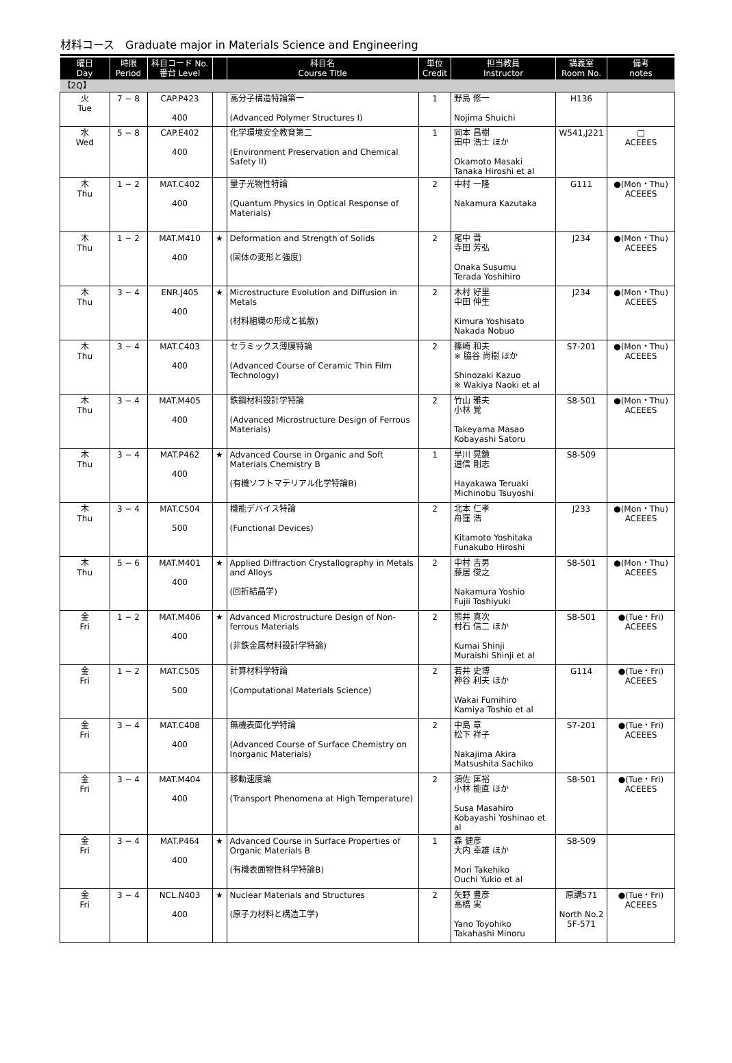材料コース　Graduate major in Materials Science and Engineering
| 曜日 Day | 時限 Period | 科目コード No. 番台 Level | | 科目名 Course Title | 単位 Credit | 担当教員 Instructor | 講義室 Room No. | 備考 notes |
| --- | --- | --- | --- | --- | --- | --- | --- | --- |
| 【2Q】 | | | | | | | | |
| 火 Tue | 7 − 8 | CAP.P423 400 | | 高分子構造特論第一 (Advanced Polymer Structures I) | 1 | 野島 修一 Nojima Shuichi | H136 | |
| 水 Wed | 5 − 8 | CAP.E402 400 | | 化学環境安全教育第二 (Environment Preservation and Chemical Safety II) | 1 | 岡本 昌樹 田中 浩士 ほか Okamoto Masaki Tanaka Hiroshi et al | W541,J221 | □ ACEEES |
| 木 Thu | 1 − 2 | MAT.C402 400 | | 量子光物性特論 (Quantum Physics in Optical Response of Materials) | 2 | 中村 一隆 Nakamura Kazutaka | G111 | ●(Mon・Thu) ACEEES |
| 木 Thu | 1 − 2 | MAT.M410 400 | ★ | Deformation and Strength of Solids (固体の変形と強度) | 2 | 尾中 晋 寺田 芳弘 Onaka Susumu Terada Yoshihiro | J234 | ●(Mon・Thu) ACEEES |
| 木 Thu | 3 − 4 | ENR.J405 400 | ★ | Microstructure Evolution and Diffusion in Metals (材料組織の形成と拡散) | 2 | 木村 好里 中田 伸生 Kimura Yoshisato Nakada Nobuo | J234 | ●(Mon・Thu) ACEEES |
| 木 Thu | 3 − 4 | MAT.C403 400 | | セラミックス薄膜特論 (Advanced Course of Ceramic Thin Film Technology) | 2 | 篠崎 和夫 ※ 脇谷 尚樹 ほか Shinozaki Kazuo ※ Wakiya Naoki et al | S7-201 | ●(Mon・Thu) ACEEES |
| 木 Thu | 3 − 4 | MAT.M405 400 | | 鉄鋼材料設計学特論 (Advanced Microstructure Design of Ferrous Materials) | 2 | 竹山 雅夫 小林 覚 Takeyama Masao Kobayashi Satoru | S8-501 | ●(Mon・Thu) ACEEES |
| 木 Thu | 3 − 4 | MAT.P462 400 | ★ | Advanced Course in Organic and Soft Materials Chemistry B (有機ソフトマテリアル化学特論B) | 1 | 早川 晃鏡 道信 剛志 Hayakawa Teruaki Michinobu Tsuyoshi | S8-509 | |
| 木 Thu | 3 − 4 | MAT.C504 500 | | 機能デバイス特論 (Functional Devices) | 2 | 北本 仁孝 舟窪 浩 Kitamoto Yoshitaka Funakubo Hiroshi | J233 | ●(Mon・Thu) ACEEES |
| 木 Thu | 5 − 6 | MAT.M401 400 | ★ | Applied Diffraction Crystallography in Metals and Alloys (回折結晶学) | 2 | 中村 吉男 藤居 俊之 Nakamura Yoshio Fujii Toshiyuki | S8-501 | ●(Mon・Thu) ACEEES |
| 金 Fri | 1 − 2 | MAT.M406 400 | ★ | Advanced Microstructure Design of Non-ferrous Materials (非鉄金属材料設計学特論) | 2 | 熊井 真次 村石 信二 ほか Kumai Shinji Muraishi Shinji et al | S8-501 | ●(Tue・Fri) ACEEES |
| 金 Fri | 1 − 2 | MAT.C505 500 | | 計算材料学特論 (Computational Materials Science) | 2 | 若井 史博 神谷 利夫 ほか Wakai Fumihiro Kamiya Toshio et al | G114 | ●(Tue・Fri) ACEEES |
| 金 Fri | 3 − 4 | MAT.C408 400 | | 無機表面化学特論 (Advanced Course of Surface Chemistry on Inorganic Materials) | 2 | 中島 章 松下 祥子 Nakajima Akira Matsushita Sachiko | S7-201 | ●(Tue・Fri) ACEEES |
| 金 Fri | 3 − 4 | MAT.M404 400 | | 移動速度論 (Transport Phenomena at High Temperature) | 2 | 須佐 匡裕 小林 能直 ほか Susa Masahiro Kobayashi Yoshinao et al | S8-501 | ●(Tue・Fri) ACEEES |
| 金 Fri | 3 − 4 | MAT.P464 400 | ★ | Advanced Course in Surface Properties of Organic Materials B (有機表面物性科学特論B) | 1 | 森 健彦 大内 幸雄 ほか Mori Takehiko Ouchi Yukio et al | S8-509 | |
| 金 Fri | 3 − 4 | NCL.N403 400 | ★ | Nuclear Materials and Structures (原子力材料と構造工学) | 2 | 矢野 豊彦 高橋 実 Yano Toyohiko Takahashi Minoru | 原講571 North No.2 5F-571 | ●(Tue・Fri) ACEEES |